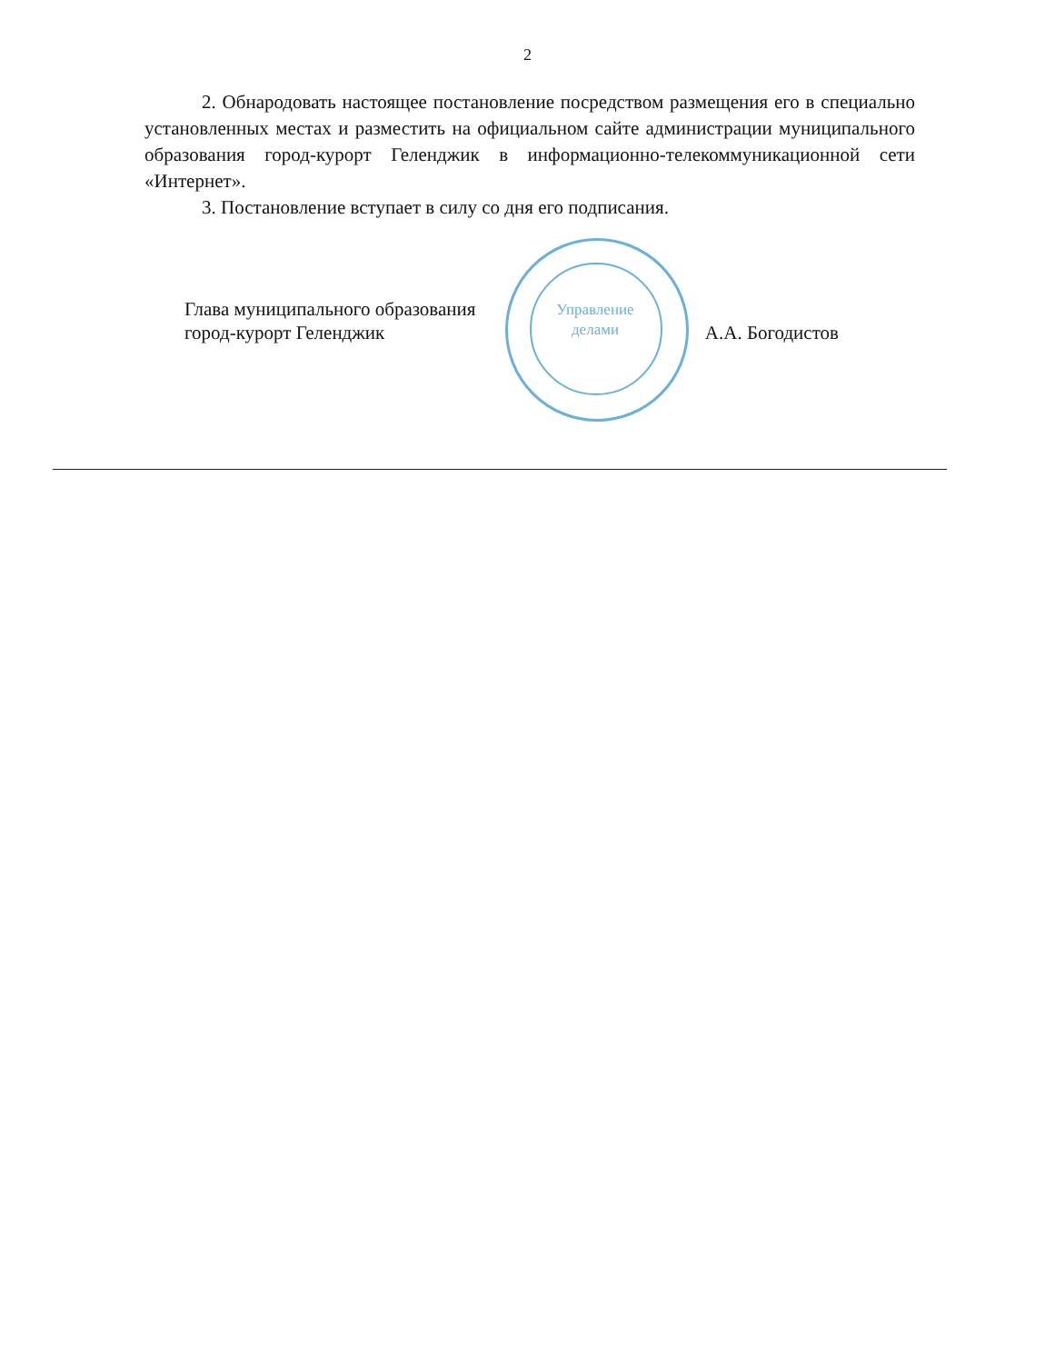2
2. Обнародовать настоящее постановление посредством размещения его в специально установленных местах и разместить на официальном сайте администрации муниципального образования город-курорт Геленджик в информационно-телекоммуникационной сети «Интернет».
3. Постановление вступает в силу со дня его подписания.
Управление
делами
Глава муниципального образования
город-курорт Геленджик
А.А. Богодистов